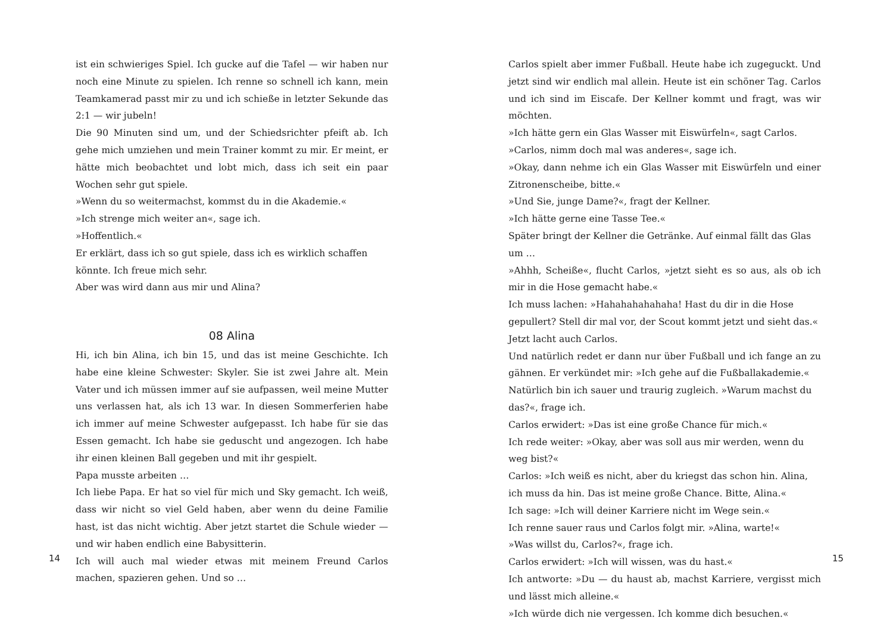ist ein schwieriges Spiel. Ich gucke auf die Tafel — wir haben nur noch eine Minute zu spielen. Ich renne so schnell ich kann, mein Teamkamerad passt mir zu und ich schieße in letzter Sekunde das 2:1 — wir jubeln!
Die 90 Minuten sind um, und der Schiedsrichter pfeift ab. Ich gehe mich umziehen und mein Trainer kommt zu mir. Er meint, er hätte mich beobachtet und lobt mich, dass ich seit ein paar Wochen sehr gut spiele.
»Wenn du so weitermachst, kommst du in die Akademie.«
»Ich strenge mich weiter an«, sage ich.
»Hoffentlich.«
Er erklärt, dass ich so gut spiele, dass ich es wirklich schaffen könnte. Ich freue mich sehr.
Aber was wird dann aus mir und Alina?
08 Alina
Hi, ich bin Alina, ich bin 15, und das ist meine Geschichte. Ich habe eine kleine Schwester: Skyler. Sie ist zwei Jahre alt. Mein Vater und ich müssen immer auf sie aufpassen, weil meine Mutter uns verlassen hat, als ich 13 war. In diesen Sommerferien habe ich immer auf meine Schwester aufgepasst. Ich habe für sie das Essen gemacht. Ich habe sie geduscht und angezogen. Ich habe ihr einen kleinen Ball gegeben und mit ihr gespielt.
Papa musste arbeiten …
Ich liebe Papa. Er hat so viel für mich und Sky gemacht. Ich weiß, dass wir nicht so viel Geld haben, aber wenn du deine Familie hast, ist das nicht wichtig. Aber jetzt startet die Schule wieder — und wir haben endlich eine Babysitterin.
Ich will auch mal wieder etwas mit meinem Freund Carlos machen, spazieren gehen. Und so …
14
Carlos spielt aber immer Fußball. Heute habe ich zugeguckt. Und jetzt sind wir endlich mal allein. Heute ist ein schöner Tag. Carlos und ich sind im Eiscafe. Der Kellner kommt und fragt, was wir möchten.
»Ich hätte gern ein Glas Wasser mit Eiswürfeln«, sagt Carlos.
»Carlos, nimm doch mal was anderes«, sage ich.
»Okay, dann nehme ich ein Glas Wasser mit Eiswürfeln und einer Zitronenscheibe, bitte.«
»Und Sie, junge Dame?«, fragt der Kellner.
»Ich hätte gerne eine Tasse Tee.«
Später bringt der Kellner die Getränke. Auf einmal fällt das Glas um …
»Ahhh, Scheiße«, flucht Carlos, »jetzt sieht es so aus, als ob ich mir in die Hose gemacht habe.«
Ich muss lachen: »Hahahahahahaha! Hast du dir in die Hose gepullert? Stell dir mal vor, der Scout kommt jetzt und sieht das.«
Jetzt lacht auch Carlos.
Und natürlich redet er dann nur über Fußball und ich fange an zu gähnen. Er verkündet mir: »Ich gehe auf die Fußballakademie.«
Natürlich bin ich sauer und traurig zugleich. »Warum machst du das?«, frage ich.
Carlos erwidert: »Das ist eine große Chance für mich.«
Ich rede weiter: »Okay, aber was soll aus mir werden, wenn du weg bist?«
Carlos: »Ich weiß es nicht, aber du kriegst das schon hin. Alina, ich muss da hin. Das ist meine große Chance. Bitte, Alina.«
Ich sage: »Ich will deiner Karriere nicht im Wege sein.«
Ich renne sauer raus und Carlos folgt mir. »Alina, warte!«
»Was willst du, Carlos?«, frage ich.
Carlos erwidert: »Ich will wissen, was du hast.«
Ich antworte: »Du — du haust ab, machst Karriere, vergisst mich und lässt mich alleine.«
»Ich würde dich nie vergessen. Ich komme dich besuchen.«
15